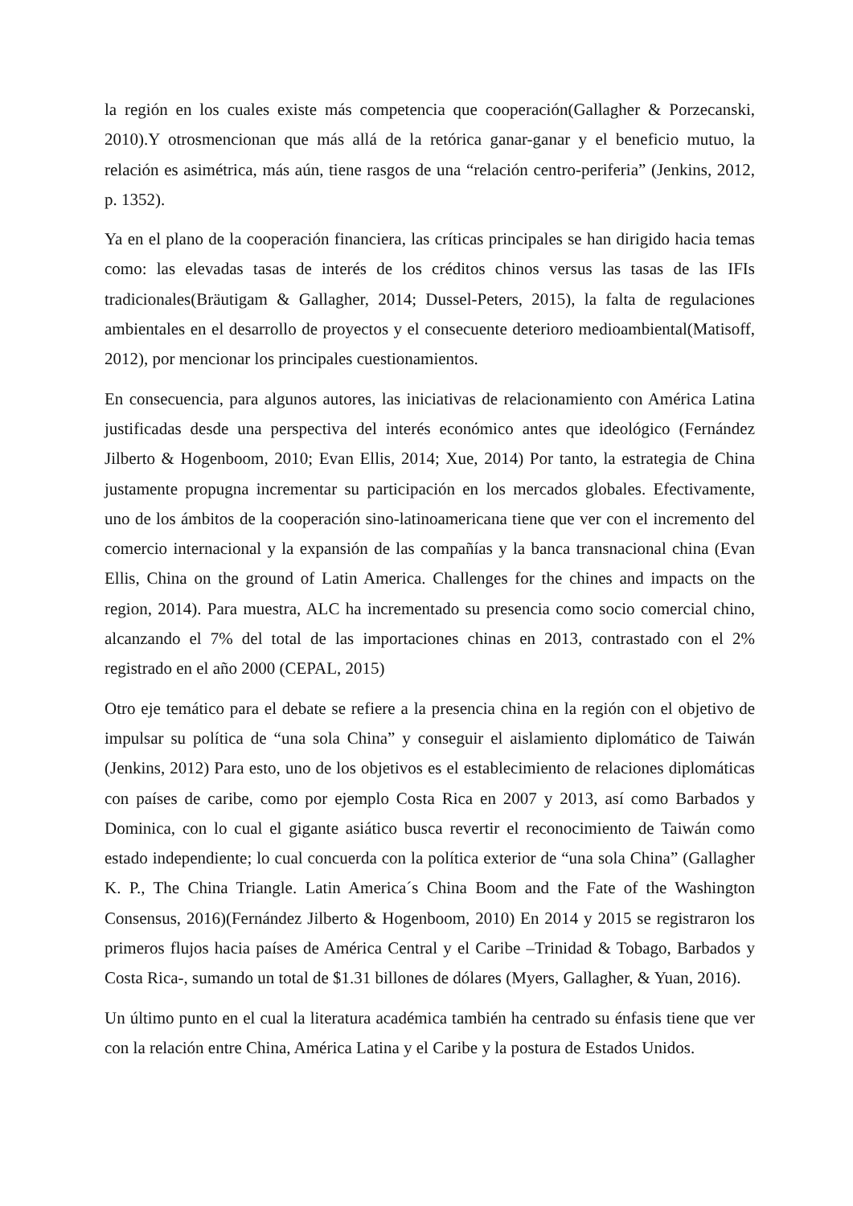la región en los cuales existe más competencia que cooperación(Gallagher & Porzecanski, 2010).Y otrosmencionan que más allá de la retórica ganar-ganar y el beneficio mutuo, la relación es asimétrica, más aún, tiene rasgos de una “relación centro-periferia” (Jenkins, 2012, p. 1352).
Ya en el plano de la cooperación financiera, las críticas principales se han dirigido hacia temas como: las elevadas tasas de interés de los créditos chinos versus las tasas de las IFIs tradicionales(Bräutigam & Gallagher, 2014; Dussel-Peters, 2015), la falta de regulaciones ambientales en el desarrollo de proyectos y el consecuente deterioro medioambiental(Matisoff, 2012), por mencionar los principales cuestionamientos.
En consecuencia, para algunos autores, las iniciativas de relacionamiento con América Latina justificadas desde una perspectiva del interés económico antes que ideológico (Fernández Jilberto & Hogenboom, 2010; Evan Ellis, 2014; Xue, 2014) Por tanto, la estrategia de China justamente propugna incrementar su participación en los mercados globales. Efectivamente, uno de los ámbitos de la cooperación sino-latinoamericana tiene que ver con el incremento del comercio internacional y la expansión de las compañías y la banca transnacional china (Evan Ellis, China on the ground of Latin America. Challenges for the chines and impacts on the region, 2014). Para muestra, ALC ha incrementado su presencia como socio comercial chino, alcanzando el 7% del total de las importaciones chinas en 2013, contrastado con el 2% registrado en el año 2000 (CEPAL, 2015)
Otro eje temático para el debate se refiere a la presencia china en la región con el objetivo de impulsar su política de “una sola China” y conseguir el aislamiento diplomático de Taiwán (Jenkins, 2012) Para esto, uno de los objetivos es el establecimiento de relaciones diplomáticas con países de caribe, como por ejemplo Costa Rica en 2007 y 2013, así como Barbados y Dominica, con lo cual el gigante asiático busca revertir el reconocimiento de Taiwán como estado independiente; lo cual concuerda con la política exterior de “una sola China” (Gallagher K. P., The China Triangle. Latin America´s China Boom and the Fate of the Washington Consensus, 2016)(Fernández Jilberto & Hogenboom, 2010) En 2014 y 2015 se registraron los primeros flujos hacia países de América Central y el Caribe –Trinidad & Tobago, Barbados y Costa Rica-, sumando un total de $1.31 billones de dólares (Myers, Gallagher, & Yuan, 2016).
Un último punto en el cual la literatura académica también ha centrado su énfasis tiene que ver con la relación entre China, América Latina y el Caribe y la postura de Estados Unidos.